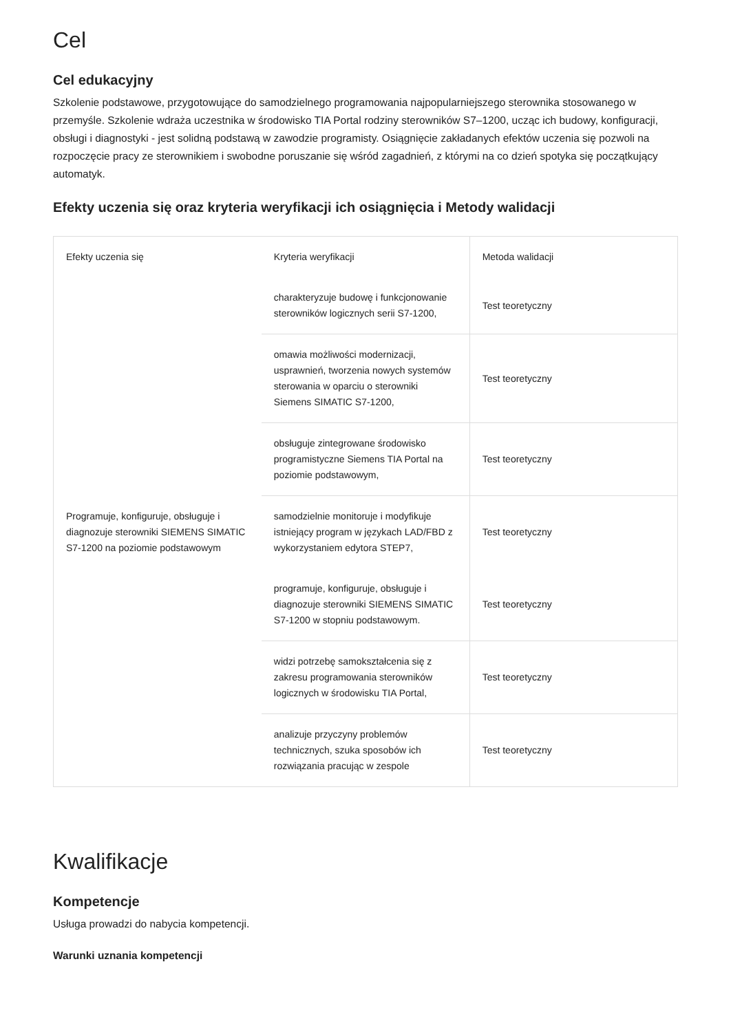Cel
Cel edukacyjny
Szkolenie podstawowe, przygotowujące do samodzielnego programowania najpopularniejszego sterownika stosowanego w przemyśle. Szkolenie wdraża uczestnika w środowisko TIA Portal rodziny sterowników S7–1200, ucząc ich budowy, konfiguracji, obsługi i diagnostyki - jest solidną podstawą w zawodzie programisty. Osiągnięcie zakładanych efektów uczenia się pozwoli na rozpoczęcie pracy ze sterownikiem i swobodne poruszanie się wśród zagadnień, z którymi na co dzień spotyka się początkujący automatyk.
Efekty uczenia się oraz kryteria weryfikacji ich osiągnięcia i Metody walidacji
| Efekty uczenia się | Kryteria weryfikacji | Metoda walidacji |
| --- | --- | --- |
| Programuje, konfiguruje, obsługuje i diagnozuje sterowniki SIEMENS SIMATIC S7-1200 na poziomie podstawowym | charakteryzuje budowę i funkcjonowanie sterowników logicznych serii S7-1200, | Test teoretyczny |
| | omawia możliwości modernizacji, usprawnień, tworzenia nowych systemów sterowania w oparciu o sterowniki Siemens SIMATIC S7-1200, | Test teoretyczny |
| | obsługuje zintegrowane środowisko programistyczne Siemens TIA Portal na poziomie podstawowym, | Test teoretyczny |
| | samodzielnie monitoruje i modyfikuje istniejący program w językach LAD/FBD z wykorzystaniem edytora STEP7, | Test teoretyczny |
| | programuje, konfiguruje, obsługuje i diagnozuje sterowniki SIEMENS SIMATIC S7-1200 w stopniu podstawowym. | Test teoretyczny |
| | widzi potrzebę samokształcenia się z zakresu programowania sterowników logicznych w środowisku TIA Portal, | Test teoretyczny |
| | analizuje przyczyny problemów technicznych, szuka sposobów ich rozwiązania pracując w zespole | Test teoretyczny |
Kwalifikacje
Kompetencje
Usługa prowadzi do nabycia kompetencji.
Warunki uznania kompetencji